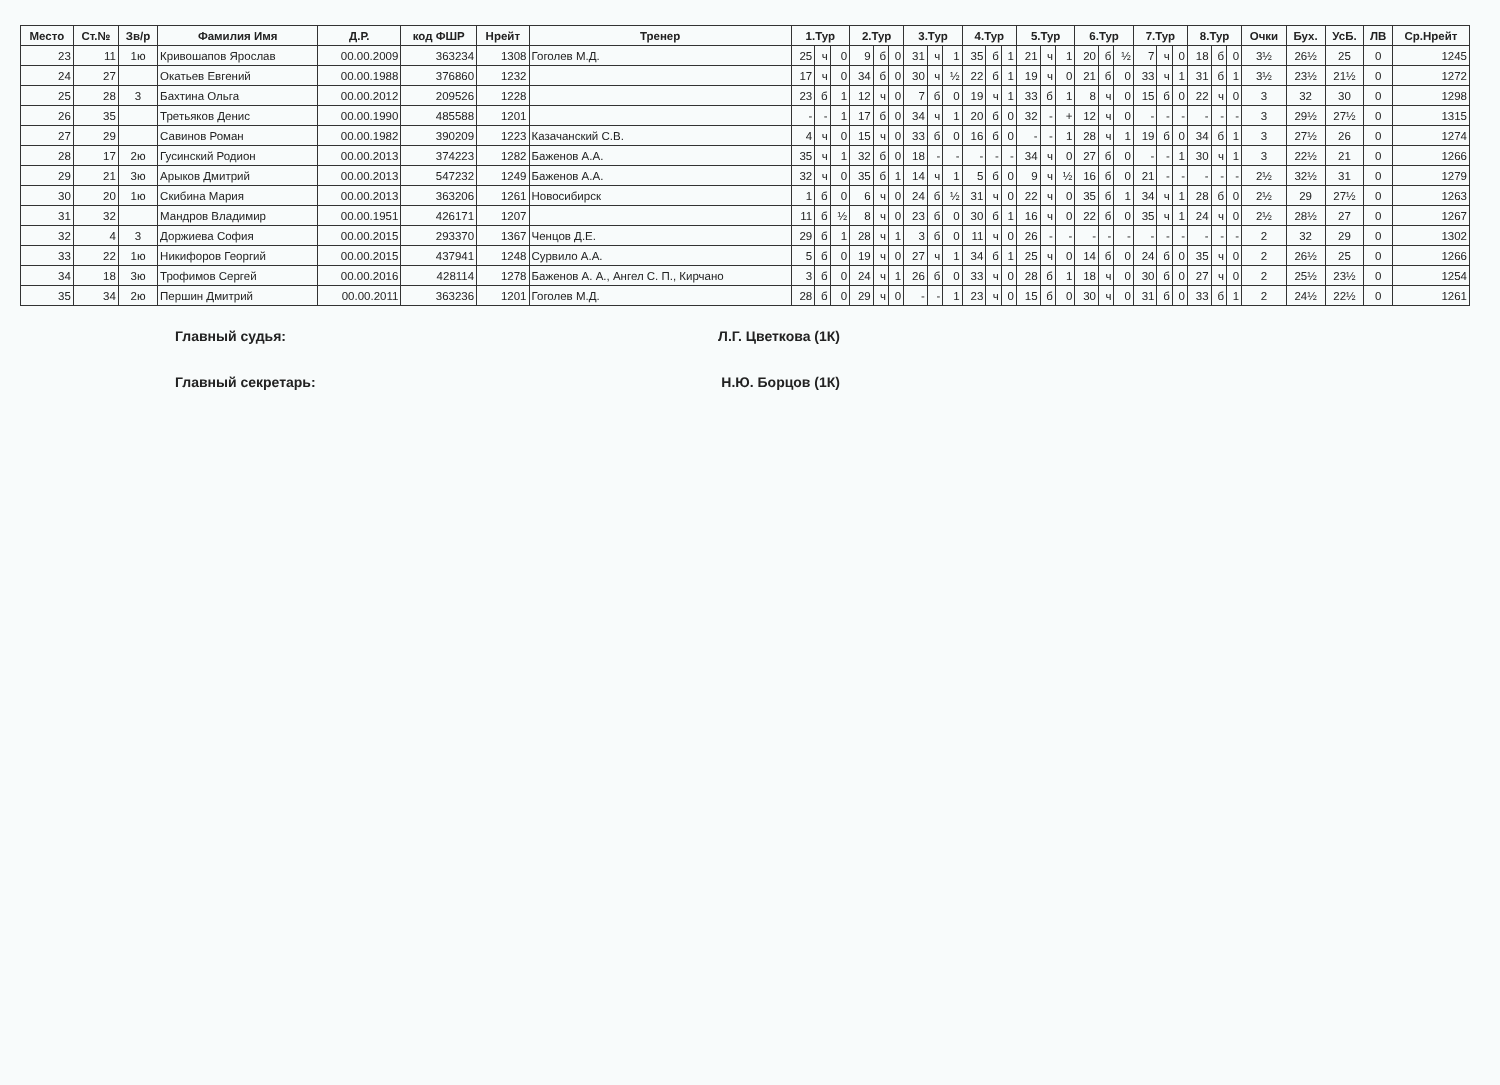| Место | Ст.№ | Зв/р | Фамилия Имя | Д.Р. | код ФШР | Нрейт | Тренер | 1.Тур | | | 2.Тур | | | 3.Тур | | | 4.Тур | | | 5.Тур | | | 6.Тур | | | 7.Тур | | | 8.Тур | | | Очки | Бух. | УсБ. | ЛВ | Ср.Нрейт |
| --- | --- | --- | --- | --- | --- | --- | --- | --- | --- | --- | --- | --- | --- | --- | --- | --- | --- | --- | --- | --- | --- | --- | --- | --- | --- | --- | --- | --- | --- | --- | --- | --- | --- | --- | --- | --- |
| 23 | 11 | 1ю | Кривошапов Ярослав | 00.00.2009 | 363234 | 1308 | Гоголев М.Д. | 25 | ч | 0 | 9 | б | 0 | 31 | ч | 1 | 35 | б | 1 | 21 | ч | 1 | 20 | б | ½ | 7 | ч | 0 | 18 | б | 0 | 3½ | 26½ | 25 | 0 | 1245 |
| 24 | 27 | | Окатьев Евгений | 00.00.1988 | 376860 | 1232 | | 17 | ч | 0 | 34 | б | 0 | 30 | ч | ½ | 22 | б | 1 | 19 | ч | 0 | 21 | б | 0 | 33 | ч | 1 | 31 | б | 1 | 3½ | 23½ | 21½ | 0 | 1272 |
| 25 | 28 | 3 | Бахтина Ольга | 00.00.2012 | 209526 | 1228 | | 23 | б | 1 | 12 | ч | 0 | 7 | б | 0 | 19 | ч | 1 | 33 | б | 1 | 8 | ч | 0 | 15 | б | 0 | 22 | ч | 0 | 3 | 32 | 30 | 0 | 1298 |
| 26 | 35 | | Третьяков Денис | 00.00.1990 | 485588 | 1201 | | - | - | 1 | 17 | б | 0 | 34 | ч | 1 | 20 | б | 0 | 32 | - | + | 12 | ч | 0 | - | - | - | - | - | - | 3 | 29½ | 27½ | 0 | 1315 |
| 27 | 29 | | Савинов Роман | 00.00.1982 | 390209 | 1223 | Казачанский С.В. | 4 | ч | 0 | 15 | ч | 0 | 33 | б | 0 | 16 | б | 0 | - | - | 1 | 28 | ч | 1 | 19 | б | 0 | 34 | б | 1 | 3 | 27½ | 26 | 0 | 1274 |
| 28 | 17 | 2ю | Гусинский Родион | 00.00.2013 | 374223 | 1282 | Баженов А.А. | 35 | ч | 1 | 32 | б | 0 | 18 | - | - | - | - | - | 34 | ч | 0 | 27 | б | 0 | - | - | 1 | 30 | ч | 1 | 3 | 22½ | 21 | 0 | 1266 |
| 29 | 21 | 3ю | Арыков Дмитрий | 00.00.2013 | 547232 | 1249 | Баженов А.А. | 32 | ч | 0 | 35 | б | 1 | 14 | ч | 1 | 5 | б | 0 | 9 | ч | ½ | 16 | б | 0 | 21 | - | - | - | - | - | 2½ | 32½ | 31 | 0 | 1279 |
| 30 | 20 | 1ю | Скибина Мария | 00.00.2013 | 363206 | 1261 | Новосибирск | 1 | б | 0 | 6 | ч | 0 | 24 | б | ½ | 31 | ч | 0 | 22 | ч | 0 | 35 | б | 1 | 34 | ч | 1 | 28 | б | 0 | 2½ | 29 | 27½ | 0 | 1263 |
| 31 | 32 | | Мандров Владимир | 00.00.1951 | 426171 | 1207 | | 11 | б | ½ | 8 | ч | 0 | 23 | б | 0 | 30 | б | 1 | 16 | ч | 0 | 22 | б | 0 | 35 | ч | 1 | 24 | ч | 0 | 2½ | 28½ | 27 | 0 | 1267 |
| 32 | 4 | 3 | Доржиева София | 00.00.2015 | 293370 | 1367 | Ченцов Д.Е. | 29 | б | 1 | 28 | ч | 1 | 3 | б | 0 | 11 | ч | 0 | 26 | - | - | - | - | - | - | - | - | - | - | - | 2 | 32 | 29 | 0 | 1302 |
| 33 | 22 | 1ю | Никифоров Георгий | 00.00.2015 | 437941 | 1248 | Сурвило А.А. | 5 | б | 0 | 19 | ч | 0 | 27 | ч | 1 | 34 | б | 1 | 25 | ч | 0 | 14 | б | 0 | 24 | б | 0 | 35 | ч | 0 | 2 | 26½ | 25 | 0 | 1266 |
| 34 | 18 | 3ю | Трофимов Сергей | 00.00.2016 | 428114 | 1278 | Баженов А. А., Ангел С. П., Кирчано | 3 | б | 0 | 24 | ч | 1 | 26 | б | 0 | 33 | ч | 0 | 28 | б | 1 | 18 | ч | 0 | 30 | б | 0 | 27 | ч | 0 | 2 | 25½ | 23½ | 0 | 1254 |
| 35 | 34 | 2ю | Першин Дмитрий | 00.00.2011 | 363236 | 1201 | Гоголев М.Д. | 28 | б | 0 | 29 | ч | 0 | - | - | 1 | 23 | ч | 0 | 15 | б | 0 | 30 | ч | 0 | 31 | б | 0 | 33 | б | 1 | 2 | 24½ | 22½ | 0 | 1261 |
Главный судья: Л.Г. Цветкова (1К)
Главный секретарь: Н.Ю. Борцов (1К)